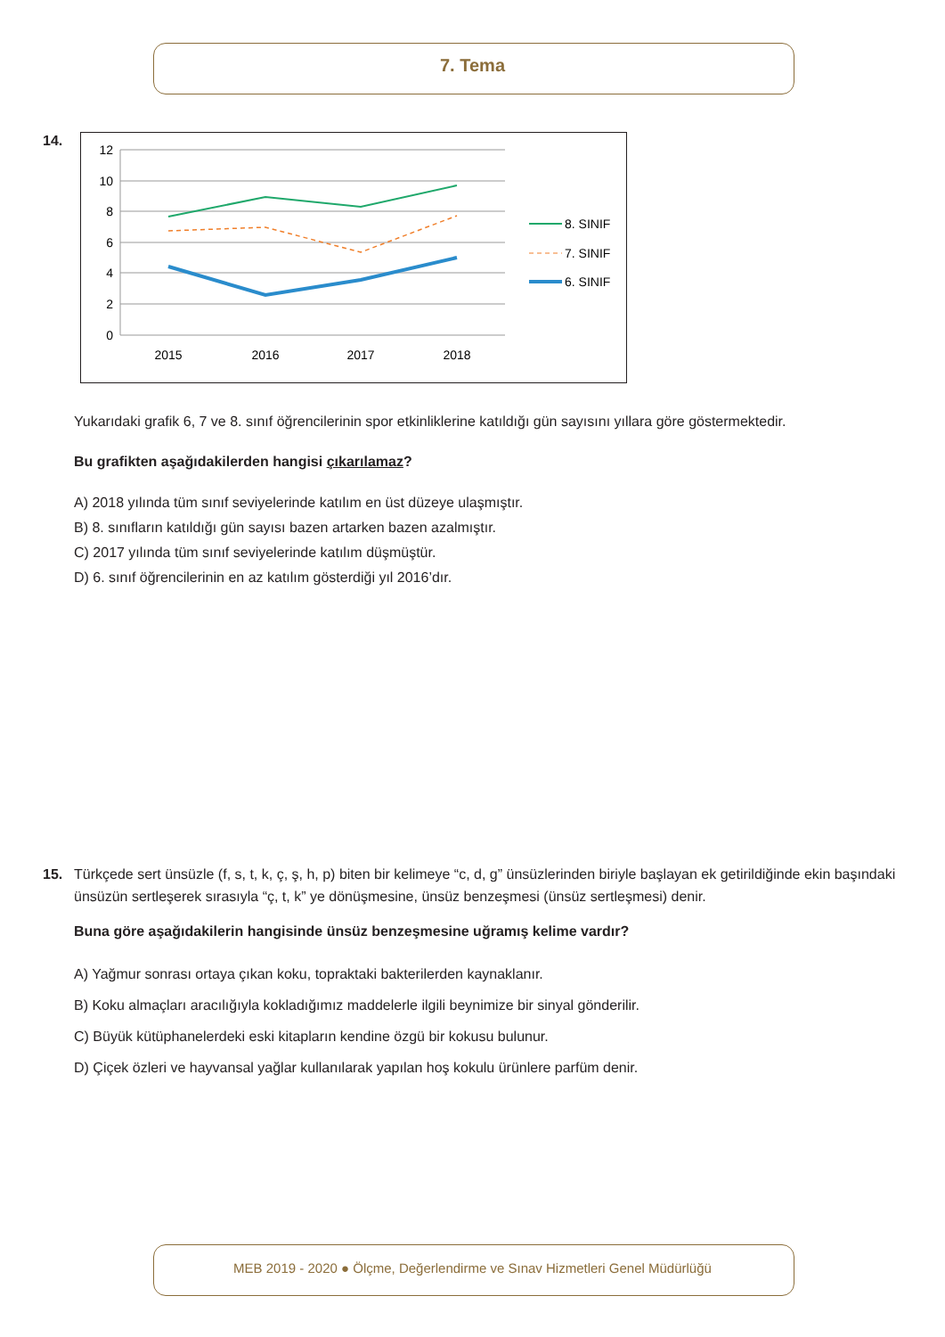7. Tema
14.
12
10
8
6
4
2
0
2015
2016
2017
2018
8. SINIF
7. SINIF
6. SINIF
Yukarıdaki grafik 6, 7 ve 8. sınıf öğrencilerinin spor etkinliklerine katıldığı gün sayısını yıllara göre göstermektedir.
Bu grafikten aşağıdakilerden hangisi çıkarılamaz?
A) 2018 yılında tüm sınıf seviyelerinde katılım en üst düzeye ulaşmıştır.
B) 8. sınıfların katıldığı gün sayısı bazen artarken bazen azalmıştır.
C) 2017 yılında tüm sınıf seviyelerinde katılım düşmüştür.
D) 6. sınıf öğrencilerinin en az katılım gösterdiği yıl 2016’dır.
15. Türkçede sert ünsüzle (f, s, t, k, ç, ş, h, p) biten bir kelimeye “c, d, g” ünsüzlerinden biriyle başlayan ek getirildiğinde ekin başındaki ünsüzün sertleşerek sırasıyla “ç, t, k” ye dönüşmesine, ünsüz benzeşmesi (ünsüz sertleşmesi) denir.
Buna göre aşağıdakilerin hangisinde ünsüz benzeşmesine uğramış kelime vardır?
A) Yağmur sonrası ortaya çıkan koku, topraktaki bakterilerden kaynaklanır.
B) Koku almaçları aracılığıyla kokladığımız maddelerle ilgili beynimize bir sinyal gönderilir.
C) Büyük kütüphanelerdeki eski kitapların kendine özgü bir kokusu bulunur.
D) Çiçek özleri ve hayvansal yağlar kullanılarak yapılan hoş kokulu ürünlere parfüm denir.
MEB 2019 - 2020 ● Ölçme, Değerlendirme ve Sınav Hizmetleri Genel Müdürlüğü